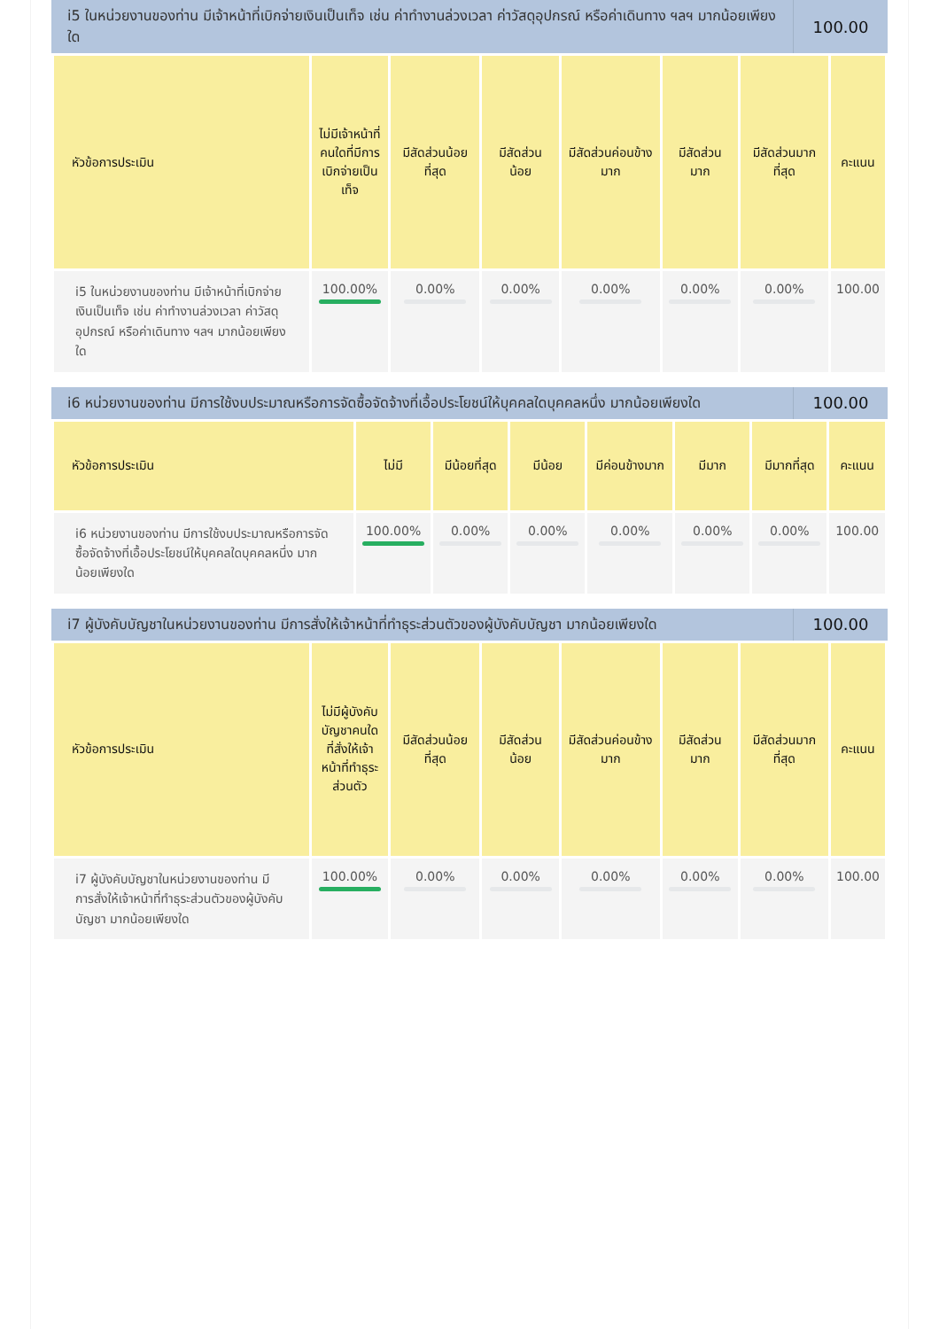| i5 ในหน่วยงานของท่าน มีเจ้าหน้าที่เบิกจ่ายเงินเป็นเท็จ เช่น ค่าทำงานล่วงเวลา ค่าวัสดุอุปกรณ์ หรือค่าเดินทาง ฯลฯ มากน้อยเพียงใด | 100.00 |
| หัวข้อการประเมิน | ไม่มีเจ้าหน้าที่คนใดที่มีการเบิกจ่ายเป็นเท็จ | มีสัดส่วนน้อยที่สุด | มีสัดส่วนน้อย | มีสัดส่วนค่อนข้างมาก | มีสัดส่วนมาก | มีสัดส่วนมากที่สุด | คะแนน |
| --- | --- | --- | --- | --- | --- | --- | --- |
| i5 ในหน่วยงานของท่าน มีเจ้าหน้าที่เบิกจ่ายเงินเป็นเท็จ เช่น ค่าทำงานล่วงเวลา ค่าวัสดุอุปกรณ์ หรือค่าเดินทาง ฯลฯ มากน้อยเพียงใด | 100.00% | 0.00% | 0.00% | 0.00% | 0.00% | 0.00% | 100.00 |
| i6 หน่วยงานของท่าน มีการใช้งบประมาณหรือการจัดซื้อจัดจ้างที่เอื้อประโยชน์ให้บุคคลใดบุคคลหนึ่ง มากน้อยเพียงใด | 100.00 |
| หัวข้อการประเมิน | ไม่มี | มีน้อยที่สุด | มีน้อย | มีค่อนข้างมาก | มีมาก | มีมากที่สุด | คะแนน |
| --- | --- | --- | --- | --- | --- | --- | --- |
| i6 หน่วยงานของท่าน มีการใช้งบประมาณหรือการจัดซื้อจัดจ้างที่เอื้อประโยชน์ให้บุคคลใดบุคคลหนึ่ง มากน้อยเพียงใด | 100.00% | 0.00% | 0.00% | 0.00% | 0.00% | 0.00% | 100.00 |
| i7 ผู้บังคับบัญชาในหน่วยงานของท่าน มีการสั่งให้เจ้าหน้าที่ทำธุระส่วนตัวของผู้บังคับบัญชา มากน้อยเพียงใด | 100.00 |
| หัวข้อการประเมิน | ไม่มีผู้บังคับบัญชาคนใดที่สั่งให้เจ้าหน้าที่ทำธุระส่วนตัว | มีสัดส่วนน้อยที่สุด | มีสัดส่วนน้อย | มีสัดส่วนค่อนข้างมาก | มีสัดส่วนมาก | มีสัดส่วนมากที่สุด | คะแนน |
| --- | --- | --- | --- | --- | --- | --- | --- |
| i7 ผู้บังคับบัญชาในหน่วยงานของท่าน มีการสั่งให้เจ้าหน้าที่ทำธุระส่วนตัวของผู้บังคับบัญชา มากน้อยเพียงใด | 100.00% | 0.00% | 0.00% | 0.00% | 0.00% | 0.00% | 100.00 |